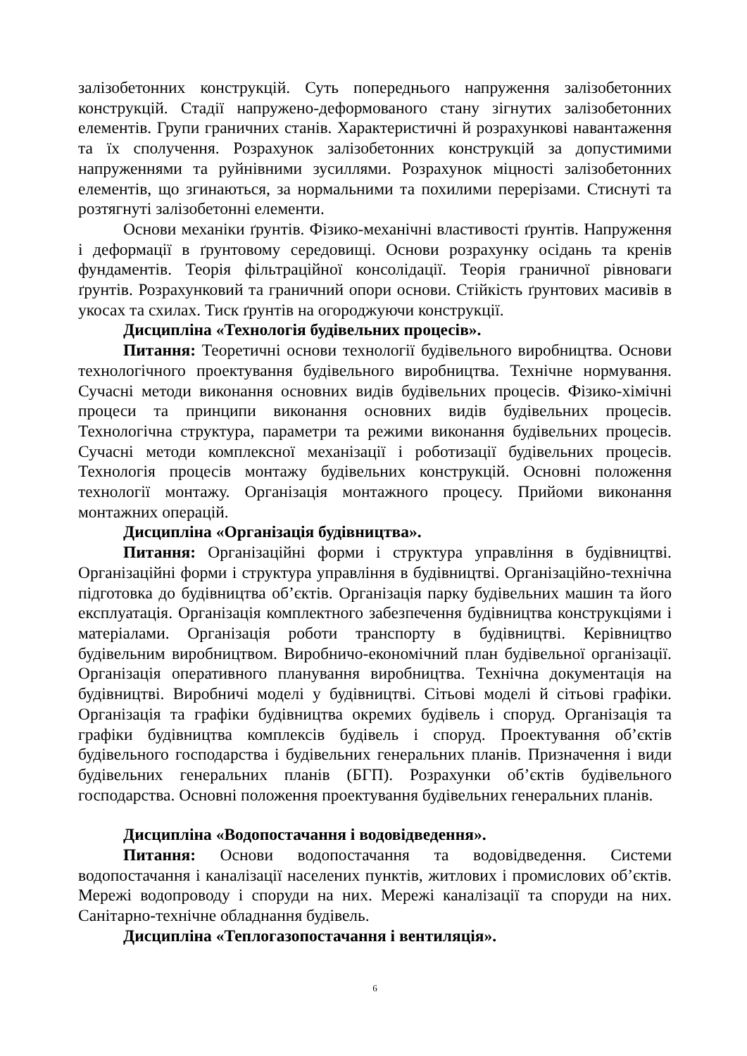залізобетонних конструкцій. Суть попереднього напруження залізобетонних конструкцій. Стадії напружено-деформованого стану зігнутих залізобетонних елементів. Групи граничних станів. Характеристичні й розрахункові навантаження та їх сполучення. Розрахунок залізобетонних конструкцій за допустимими напруженнями та руйнівними зусиллями. Розрахунок міцності залізобетонних елементів, що згинаються, за нормальними та похилими перерізами. Стиснуті та розтягнуті залізобетонні елементи.
Основи механіки ґрунтів. Фізико-механічні властивості ґрунтів. Напруження і деформації в ґрунтовому середовищі. Основи розрахунку осідань та кренів фундаментів. Теорія фільтраційної консолідації. Теорія граничної рівноваги ґрунтів. Розрахунковий та граничний опори основи. Стійкість ґрунтових масивів в укосах та схилах. Тиск ґрунтів на огороджуючи конструкції.
Дисципліна «Технологія будівельних процесів».
Питання: Теоретичні основи технології будівельного виробництва. Основи технологічного проектування будівельного виробництва. Технічне нормування. Сучасні методи виконання основних видів будівельних процесів. Фізико-хімічні процеси та принципи виконання основних видів будівельних процесів. Технологічна структура, параметри та режими виконання будівельних процесів. Сучасні методи комплексної механізації і роботизації будівельних процесів. Технологія процесів монтажу будівельних конструкцій. Основні положення технології монтажу. Організація монтажного процесу. Прийоми виконання монтажних операцій.
Дисципліна «Організація будівництва».
Питання: Організаційні форми і структура управління в будівництві. Організаційні форми і структура управління в будівництві. Організаційно-технічна підготовка до будівництва об’єктів. Організація парку будівельних машин та його експлуатація. Організація комплектного забезпечення будівництва конструкціями і матеріалами. Організація роботи транспорту в будівництві. Керівництво будівельним виробництвом. Виробничо-економічний план будівельної організації. Організація оперативного планування виробництва. Технічна документація на будівництві. Виробничі моделі у будівництві. Сітьові моделі й сітьові графіки. Організація та графіки будівництва окремих будівель і споруд. Організація та графіки будівництва комплексів будівель і споруд. Проектування об’єктів будівельного господарства і будівельних генеральних планів. Призначення і види будівельних генеральних планів (БГП). Розрахунки об’єктів будівельного господарства. Основні положення проектування будівельних генеральних планів.
Дисципліна «Водопостачання і водовідведення».
Питання: Основи водопостачання та водовідведення. Системи водопостачання і каналізації населених пунктів, житлових і промислових об’єктів. Мережі водопроводу і споруди на них. Мережі каналізації та споруди на них. Санітарно-технічне обладнання будівель.
Дисципліна «Теплогазопостачання і вентиляція».
6